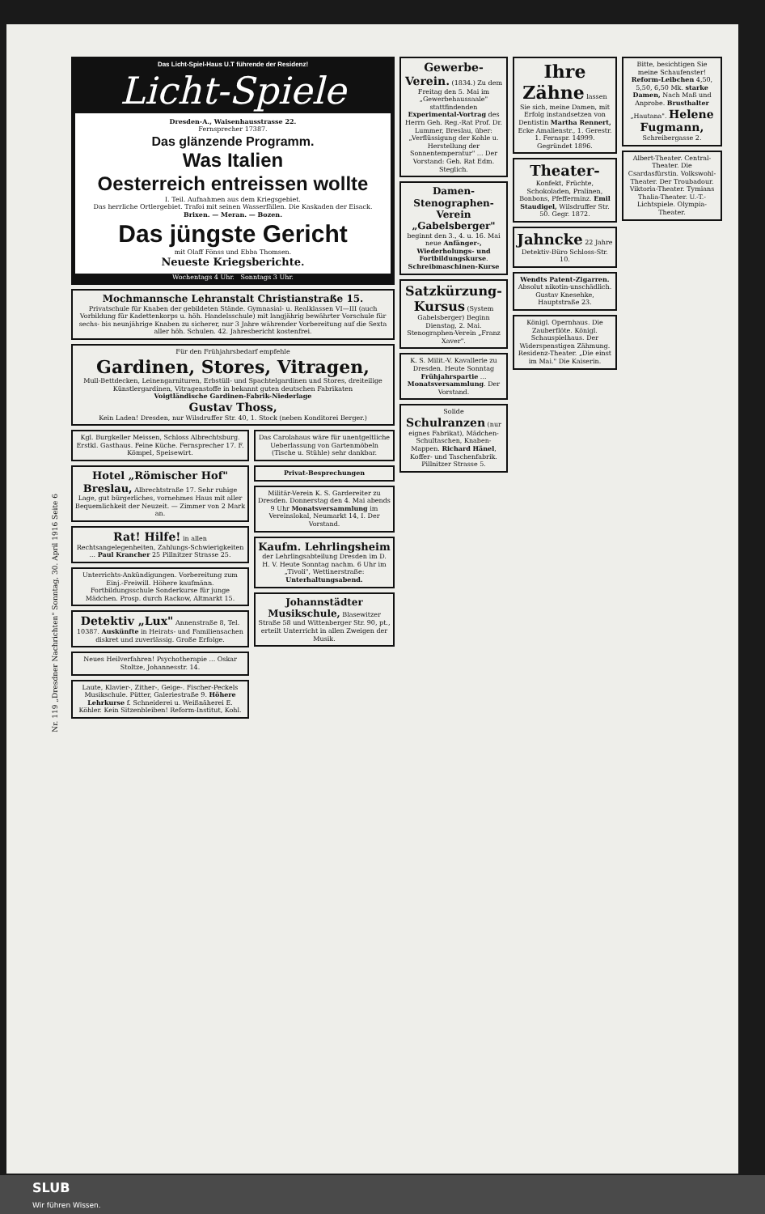Nr. 119 „Dresdner Nachrichten" Sonntag, 30. April 1916 Seite 6
Das Licht-Spiel-Haus U.T führende der Residenz!
Licht-Spiele
Dresden-A., Waisenhausstrasse 22.
Fernsprecher 17387.
Das glänzende Programm.
Was Italien
Oesterreich entreissen wollte
I. Teil. Aufnahmen aus dem Kriegsgebiet.
Das herrliche Ortlergebiet. Trafoi mit seinen Wasserfällen. Die Kaskaden der Eisack.
Brixen. — Meran. — Bozen.
Das jüngste Gericht
mit Olaff Fönss und Ebba Thomsen.
Neueste Kriegsberichte.
Wochentags 4 Uhr. Sonntags 3 Uhr.
Mochmannsche Lehranstalt Christianstraße 15.
Privatschule für Knaben der gebildeten Stände. Gymnasial- u. Realklassen VI—III (auch Vorbildung für Kadettenkorps u. höh. Handelsschule) mit langjährig bewährter Vorschule für sechs- bis neunjährige Knaben zu sicherer, nur 3 Jahre währender Vorbereitung auf die Sexta aller höh. Schulen. 42. Jahresbericht kostenfrei.
Für den Frühjahrsbedarf empfehle
Gardinen, Stores, Vitragen,
Mull-Bettdecken, Leinengarnituren, Erbstüll- und Spachtelgardinen und Stores, dreiteilige Künstlergardinen, Vitragenstoffe in bekannt guten deutschen Fabrikaten
Voigtländische Gardinen-Fabrik-Niederlage
Gustav Thoss,
Kein Laden! Dresden, nur Wilsdruffer Str. 40, 1. Stock (neben Konditorei Berger.)
Kgl. Burgkeller Meissen, Schloss Albrechtsburg. Erstkl. Gasthaus. Feine Küche. Fernsprecher 17. F. Kömpel, Speisewirt.
Hotel „Römischer Hof"
Breslau, Albrechtstraße 17. Sehr ruhige Lage, gut bürgerliches, vornehmes Haus mit aller Bequemlichkeit der Neuzeit. — Zimmer von 2 Mark an.
Rat! Hilfe! in allen Rechtsangelegenheiten, Zahlungs-Schwierigkeiten ... Paul Krancher 25 Pillnitzer Strasse 25.
Unterrichts-Ankündigungen. Vorbereitung zum Einj.-Freiwill. Höhere kaufmänn. Fortbildungsschule Sonderkurse für junge Mädchen. Prosp. durch Rackow, Altmarkt 15.
Detektiv „Lux" Annenstraße 8, Tel. 10387. Auskünfte in Heirats- und Familiensachen diskret und zuverlässig. Große Erfolge.
Neues Heilverfahren! Psychotherapie ... Oskar Stoltze, Johannesstr. 14.
Laute, Klavier-, Zither-, Geige-. Fischer-Peckels Musikschule. Pütter, Galeriestraße 9. Höhere Lehrkurse f. Schneiderei u. Weißnäherei E. Köhler. Kein Sitzenbleiben! Reform-Institut, Kohl.
Das Carolahaus wäre für unentgeltliche Ueberlassung von Gartenmöbeln (Tische u. Stühle) sehr dankbar.
Privat-Besprechungen
Militär-Verein K. S. Gardereiter zu Dresden. Donnerstag den 4. Mai abends 9 Uhr Monatsversammlung im Vereinslokal, Neumarkt 14, I. Der Vorstand.
Kaufm. Lehrlingsheim der Lehrlingsabteilung Dresden im D. H. V. Heute Sonntag nachm. 6 Uhr im „Tivoli", Wettinerstraße: Unterhaltungsabend.
Johannstädter Musikschule, Blasewitzer Straße 58 und Wittenberger Str. 90, pt., erteilt Unterricht in allen Zweigen der Musik.
Gewerbe-Verein. (1834.) Zu dem Freitag den 5. Mai im „Gewerbehaussaale" stattfindenden Experimental-Vortrag des Herrn Geh. Reg.-Rat Prof. Dr. Lummer, Breslau, über: „Verflüssigung der Kohle u. Herstellung der Sonnentemperatur" ... Der Vorstand: Geh. Rat Edm. Steglich.
Damen-Stenographen-Verein „Gabelsberger" beginnt den 3., 4. u. 16. Mai neue Anfänger-, Wiederholungs- und Fortbildungskurse. Schreibmaschinen-Kurse
Satzkürzung-Kursus (System Gabelsberger) Beginn Dienstag, 2. Mai. Stenographen-Verein „Franz Xaver".
K. S. Milit.-V. Kavallerie zu Dresden. Heute Sonntag Frühjahrspartie ... Monatsversammlung. Der Vorstand.
Solide Schulranzen (nur eignes Fabrikat), Mädchen-Schultaschen, Knaben-Mappen. Richard Hänel, Koffer- und Taschenfabrik. Pillnitzer Strasse 5.
Ihre Zähne lassen Sie sich, meine Damen, mit Erfolg instandsetzen von Dentistin Martha Rennert, Ecke Amalienstr., 1. Gerestr. 1. Fernspr. 14999. Gegründet 1896.
Theater- Konfekt, Früchte, Schokoladen, Pralinen, Bonbons, Pfefferminz. Emil Staudigel, Wilsdruffer Str. 50. Gegr. 1872.
Jahncke 22 Jahre Detektiv-Büro Schloss-Str. 10.
Wendts Patent-Zigarren. Absolut nikotin-unschädlich. Gustav Knesehke, Hauptstraße 23.
Königl. Opernhaus. Die Zauberflöte. Königl. Schauspielhaus. Der Widerspenstigen Zähmung. Residenz-Theater. „Die einst im Mai." Die Kaiserin.
Bitte, besichtigen Sie meine Schaufenster! Reform-Leibchen 4,50, 5,50, 6,50 Mk. starke Damen, Nach Maß und Anprobe. Brusthalter „Hautana". Helene Fugmann, Schreibergasse 2.
Albert-Theater. Central-Theater. Die Csardasfürstin. Volkswohl-Theater. Der Troubadour. Viktoria-Theater. Tymians Thalia-Theater. U.-T.-Lichtspiele. Olympia-Theater.
SLUB
Wir führen Wissen.